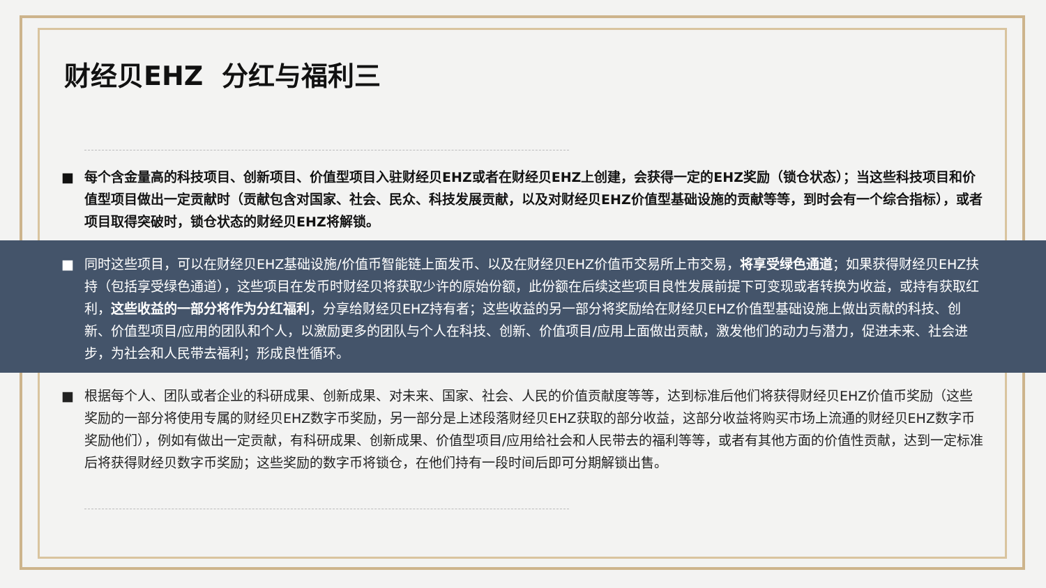财经贝EHZ 分红与福利三
■ 每个含金量高的科技项目、创新项目、价值型项目入驻财经贝EHZ或者在财经贝EHZ上创建，会获得一定的EHZ奖励（锁仓状态）；当这些科技项目和价值型项目做出一定贡献时（贡献包含对国家、社会、民众、科技发展贡献，以及对财经贝EHZ价值型基础设施的贡献等等，到时会有一个综合指标），或者项目取得突破时，锁仓状态的财经贝EHZ将解锁。
■ 同时这些项目，可以在财经贝EHZ基础设施/价值币智能链上面发币、以及在财经贝EHZ价值币交易所上市交易，将享受绿色通道；如果获得财经贝EHZ扶持（包括享受绿色通道），这些项目在发币时财经贝将获取少许的原始份额，此份额在后续这些项目良性发展前提下可变现或者转换为收益，或持有获取红利，这些收益的一部分将作为分红福利，分享给财经贝EHZ持有者；这些收益的另一部分将奖励给在财经贝EHZ价值型基础设施上做出贡献的科技、创新、价值型项目/应用的团队和个人，以激励更多的团队与个人在科技、创新、价值项目/应用上面做出贡献，激发他们的动力与潜力，促进未来、社会进步，为社会和人民带去福利；形成良性循环。
■ 根据每个人、团队或者企业的科研成果、创新成果、对未来、国家、社会、人民的价值贡献度等等，达到标准后他们将获得财经贝EHZ价值币奖励（这些奖励的一部分将使用专属的财经贝EHZ数字币奖励，另一部分是上述段落财经贝EHZ获取的部分收益，这部分收益将购买市场上流通的财经贝EHZ数字币奖励他们），例如有做出一定贡献，有科研成果、创新成果、价值型项目/应用给社会和人民带去的福利等等，或者有其他方面的价值性贡献，达到一定标准后将获得财经贝数字币奖励；这些奖励的数字币将锁仓，在他们持有一段时间后即可分期解锁出售。